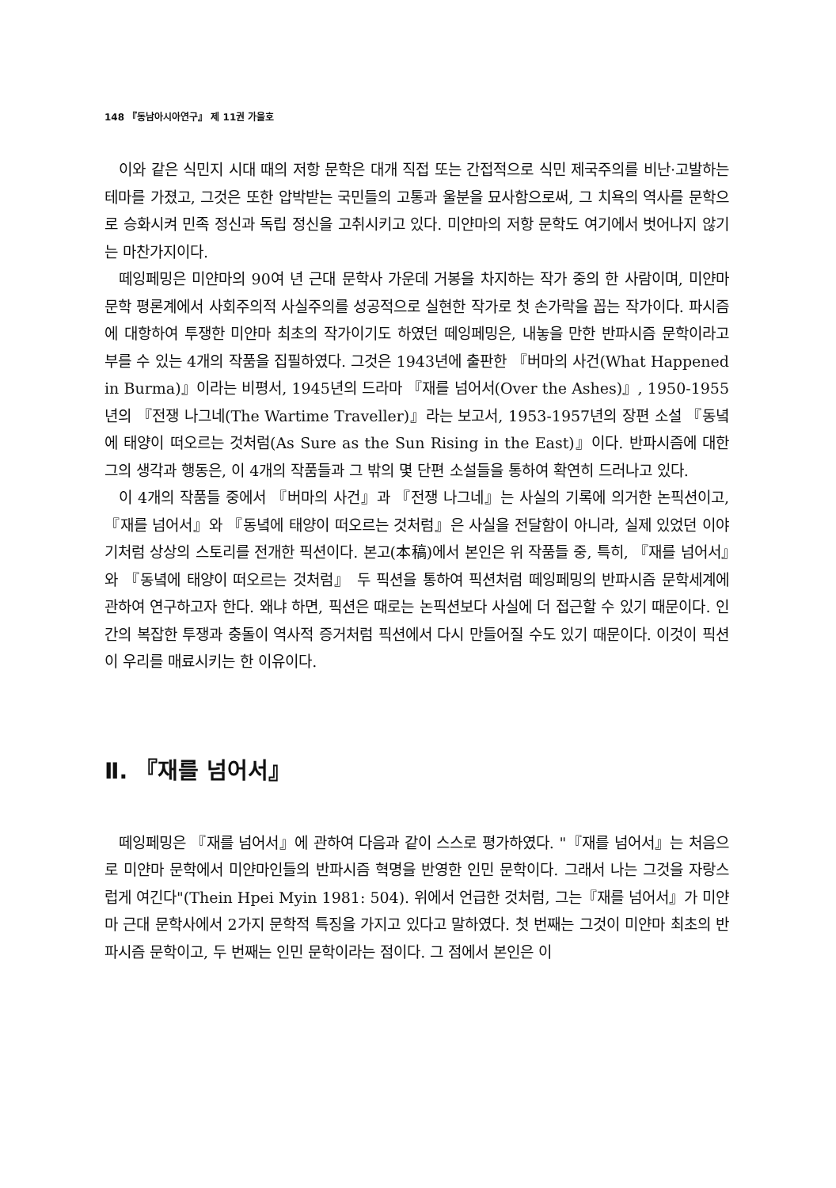148 『동남아시아연구』 제 11권 가을호
이와 같은 식민지 시대 때의 저항 문학은 대개 직접 또는 간접적으로 식민 제국주의를 비난·고발하는 테마를 가졌고, 그것은 또한 압박받는 국민들의 고통과 울분을 묘사함으로써, 그 치욕의 역사를 문학으로 승화시켜 민족 정신과 독립 정신을 고취시키고 있다. 미얀마의 저항 문학도 여기에서 벗어나지 않기는 마찬가지이다.
떼잉페밍은 미얀마의 90여 년 근대 문학사 가운데 거봉을 차지하는 작가 중의 한 사람이며, 미얀마 문학 평론계에서 사회주의적 사실주의를 성공적으로 실현한 작가로 첫 손가락을 꼽는 작가이다. 파시즘에 대항하여 투쟁한 미얀마 최초의 작가이기도 하였던 떼잉페밍은, 내놓을 만한 반파시즘 문학이라고 부를 수 있는 4개의 작품을 집필하였다. 그것은 1943년에 출판한 『버마의 사건(What Happened in Burma)』이라는 비평서, 1945년의 드라마 『재를 넘어서(Over the Ashes)』, 1950-1955년의 『전쟁 나그네(The Wartime Traveller)』라는 보고서, 1953-1957년의 장편 소설 『동녘에 태양이 떠오르는 것처럼(As Sure as the Sun Rising in the East)』이다. 반파시즘에 대한 그의 생각과 행동은, 이 4개의 작품들과 그 밖의 몇 단편 소설들을 통하여 확연히 드러나고 있다.
이 4개의 작품들 중에서 『버마의 사건』과 『전쟁 나그네』는 사실의 기록에 의거한 논픽션이고, 『재를 넘어서』와 『동녘에 태양이 떠오르는 것처럼』은 사실을 전달함이 아니라, 실제 있었던 이야기처럼 상상의 스토리를 전개한 픽션이다. 본고(本稿)에서 본인은 위 작품들 중, 특히, 『재를 넘어서』와 『동녘에 태양이 떠오르는 것처럼』 두 픽션을 통하여 픽션처럼 떼잉페밍의 반파시즘 문학세계에 관하여 연구하고자 한다. 왜냐 하면, 픽션은 때로는 논픽션보다 사실에 더 접근할 수 있기 때문이다. 인간의 복잡한 투쟁과 충돌이 역사적 증거처럼 픽션에서 다시 만들어질 수도 있기 때문이다. 이것이 픽션이 우리를 매료시키는 한 이유이다.
Ⅱ. 『재를 넘어서』
떼잉페밍은 『재를 넘어서』에 관하여 다음과 같이 스스로 평가하였다. "『재를 넘어서』는 처음으로 미얀마 문학에서 미얀마인들의 반파시즘 혁명을 반영한 인민 문학이다. 그래서 나는 그것을 자랑스럽게 여긴다"(Thein Hpei Myin 1981: 504). 위에서 언급한 것처럼, 그는『재를 넘어서』가 미얀마 근대 문학사에서 2가지 문학적 특징을 가지고 있다고 말하였다. 첫 번째는 그것이 미얀마 최초의 반파시즘 문학이고, 두 번째는 인민 문학이라는 점이다. 그 점에서 본인은 이